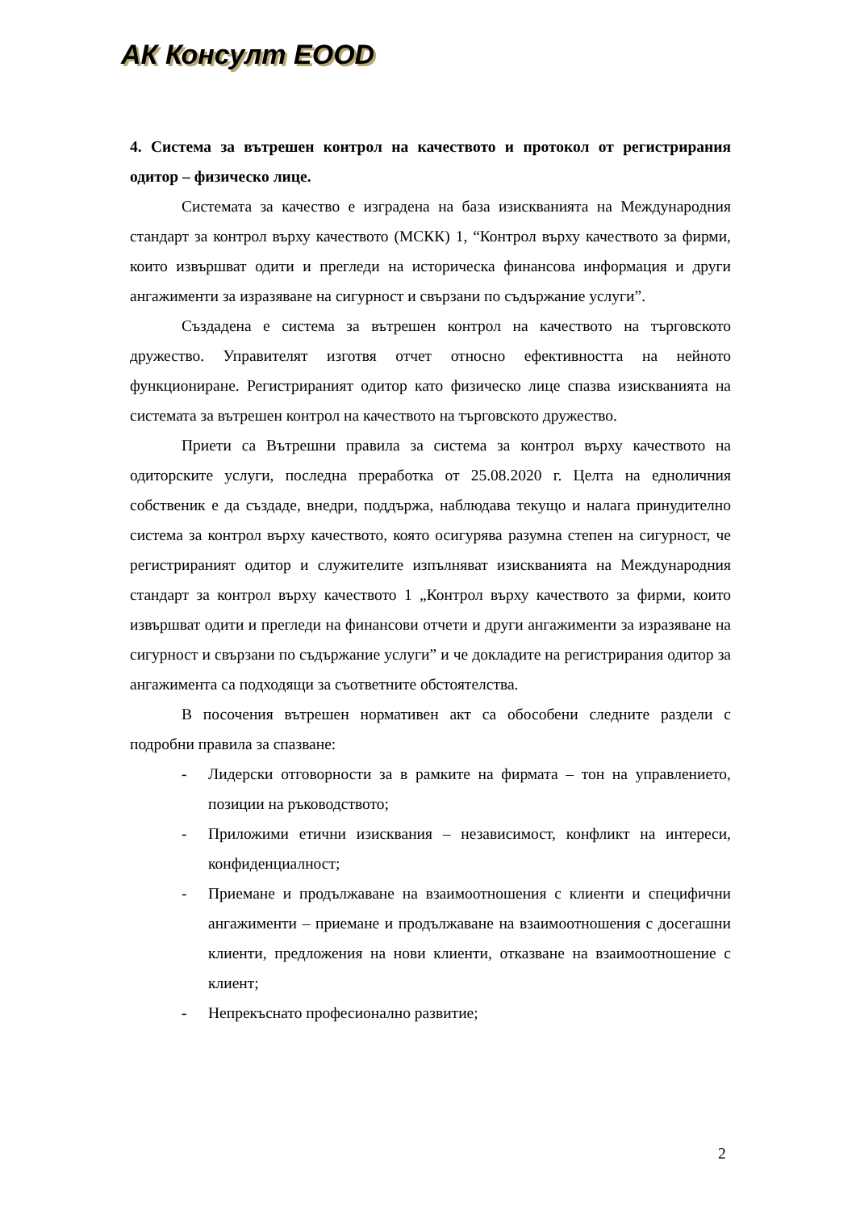АК Консулт ЕООD
4. Система за вътрешен контрол на качеството и протокол от регистрирания одитор – физическо лице.
Системата за качество е изградена на база изискванията на Международния стандарт за контрол върху качеството (МСКК) 1, “Контрол върху качеството за фирми, които извършват одити и прегледи на историческа финансова информация и други ангажименти за изразяване на сигурност и свързани по съдържание услуги”.
Създадена е система за вътрешен контрол на качеството на търговското дружество. Управителят изготвя отчет относно ефективността на нейното функциониране. Регистрираният одитор като физическо лице спазва изискванията на системата за вътрешен контрол на качеството на търговското дружество.
Приети са Вътрешни правила за система за контрол върху качеството на одиторските услуги, последна преработка от 25.08.2020 г. Целта на едноличния собственик е да създаде, внедри, поддържа, наблюдава текущо и налага принудително система за контрол върху качеството, която осигурява разумна степен на сигурност, че регистрираният одитор и служителите изпълняват изискванията на Международния стандарт за контрол върху качеството 1 „Контрол върху качеството за фирми, които извършват одити и прегледи на финансови отчети и други ангажименти за изразяване на сигурност и свързани по съдържание услуги” и че докладите на регистрирания одитор за ангажимента са подходящи за съответните обстоятелства.
В посочения вътрешен нормативен акт са обособени следните раздели с подробни правила за спазване:
- Лидерски отговорности за в рамките на фирмата – тон на управлението, позиции на ръководството;
- Приложими етични изисквания – независимост, конфликт на интереси, конфиденциалност;
- Приемане и продължаване на взаимоотношения с клиенти и специфични ангажименти – приемане и продължаване на взаимоотношения с досегашни клиенти, предложения на нови клиенти, отказване на взаимоотношение с клиент;
- Непрекъснато професионално развитие;
2